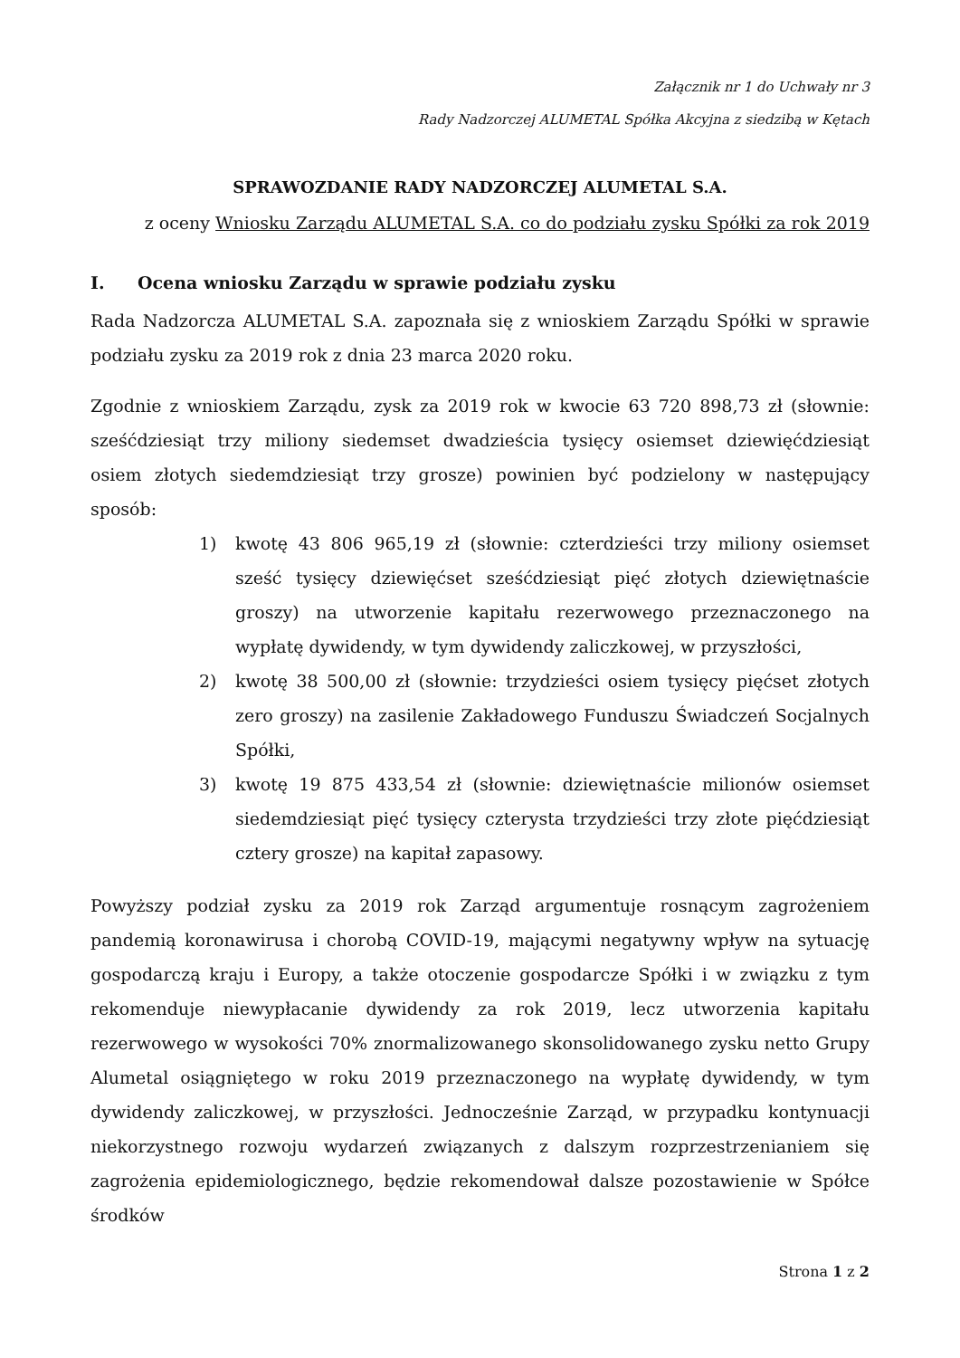Załącznik nr 1 do Uchwały nr 3
Rady Nadzorczej ALUMETAL Spółka Akcyjna z siedzibą w Kętach
SPRAWOZDANIE RADY NADZORCZEJ ALUMETAL S.A.
z oceny Wniosku Zarządu ALUMETAL S.A. co do podziału zysku Spółki za rok 2019
I. Ocena wniosku Zarządu w sprawie podziału zysku
Rada Nadzorcza ALUMETAL S.A. zapoznała się z wnioskiem Zarządu Spółki w sprawie podziału zysku za 2019 rok z dnia 23 marca 2020 roku.
Zgodnie z wnioskiem Zarządu, zysk za 2019 rok w kwocie 63 720 898,73 zł (słownie: sześćdziesiąt trzy miliony siedemset dwadzieścia tysięcy osiemset dziewięćdziesiąt osiem złotych siedemdziesiąt trzy grosze) powinien być podzielony w następujący sposób:
1) kwotę 43 806 965,19 zł (słownie: czterdzieści trzy miliony osiemset sześć tysięcy dziewięćset sześćdziesiąt pięć złotych dziewiętnaście groszy) na utworzenie kapitału rezerwowego przeznaczonego na wypłatę dywidendy, w tym dywidendy zaliczkowej, w przyszłości,
2) kwotę 38 500,00 zł (słownie: trzydzieści osiem tysięcy pięćset złotych zero groszy) na zasilenie Zakładowego Funduszu Świadczeń Socjalnych Spółki,
3) kwotę 19 875 433,54 zł (słownie: dziewiętnaście milionów osiemset siedemdziesiąt pięć tysięcy czterysta trzydzieści trzy złote pięćdziesiąt cztery grosze) na kapitał zapasowy.
Powyższy podział zysku za 2019 rok Zarząd argumentuje rosnącym zagrożeniem pandemią koronawirusa i chorobą COVID-19, mającymi negatywny wpływ na sytuację gospodarczą kraju i Europy, a także otoczenie gospodarcze Spółki i w związku z tym rekomenduje niewypłacanie dywidendy za rok 2019, lecz utworzenia kapitału rezerwowego w wysokości 70% znormalizowanego skonsolidowanego zysku netto Grupy Alumetal osiągniętego w roku 2019 przeznaczonego na wypłatę dywidendy, w tym dywidendy zaliczkowej, w przyszłości. Jednocześnie Zarząd, w przypadku kontynuacji niekorzystnego rozwoju wydarzeń związanych z dalszym rozprzestrzenianiem się zagrożenia epidemiologicznego, będzie rekomendował dalsze pozostawienie w Spółce środków
Strona 1 z 2